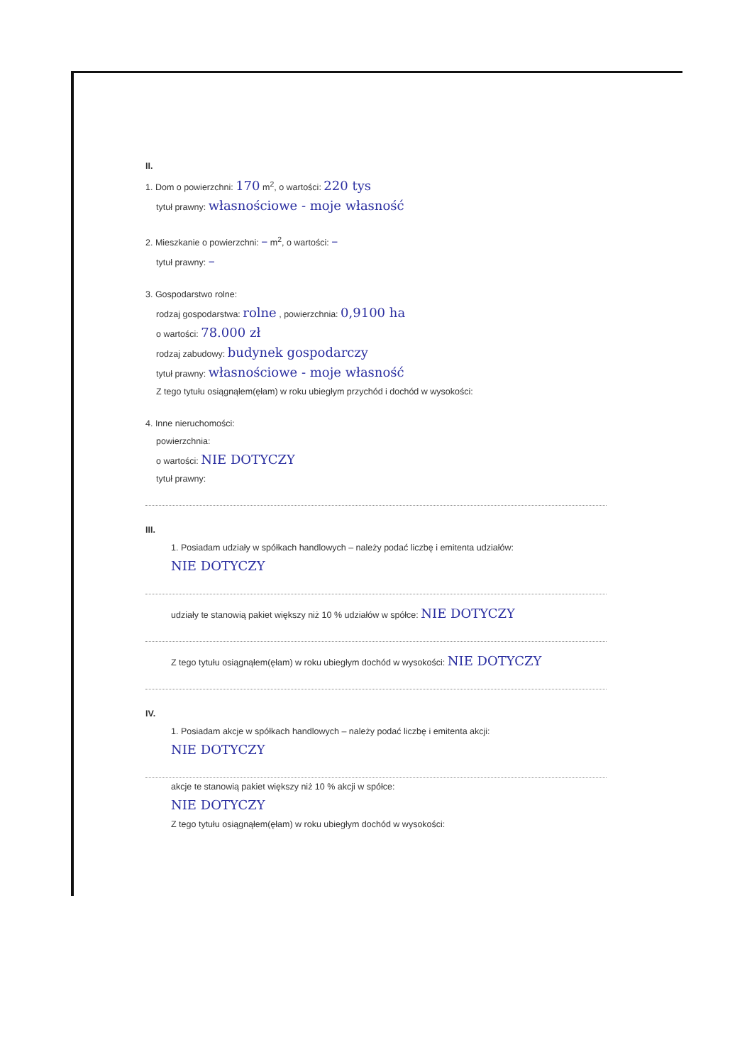II.
1. Dom o powierzchni: 170 m<sup>2</sup>, o wartości: 220 tys
tytuł prawny: własnościowe - moje własność
2. Mieszkanie o powierzchni: – m<sup>2</sup>, o wartości: –
tytuł prawny: –
3. Gospodarstwo rolne:
rodzaj gospodarstwa: rolne , powierzchnia: 0,9100 ha
o wartości: 78.000 zł
rodzaj zabudowy: budynek gospodarczy
tytuł prawny: własnościowe - moje własność
Z tego tytułu osiągnąłem(ęłam) w roku ubiegłym przychód i dochód w wysokości:
4. Inne nieruchomości:
powierzchnia:
o wartości: NIE DOTYCZY
tytuł prawny:
III.
1. Posiadam udziały w spółkach handlowych – należy podać liczbę i emitenta udziałów:
NIE DOTYCZY
udziały te stanowią pakiet większy niż 10 % udziałów w spółce: NIE DOTYCZY
Z tego tytułu osiągnąłem(ęłam) w roku ubiegłym dochód w wysokości: NIE DOTYCZY
IV.
1. Posiadam akcje w spółkach handlowych – należy podać liczbę i emitenta akcji:
NIE DOTYCZY
akcje te stanowią pakiet większy niż 10 % akcji w spółce:
NIE DOTYCZY
Z tego tytułu osiągnąłem(ęłam) w roku ubiegłym dochód w wysokości: